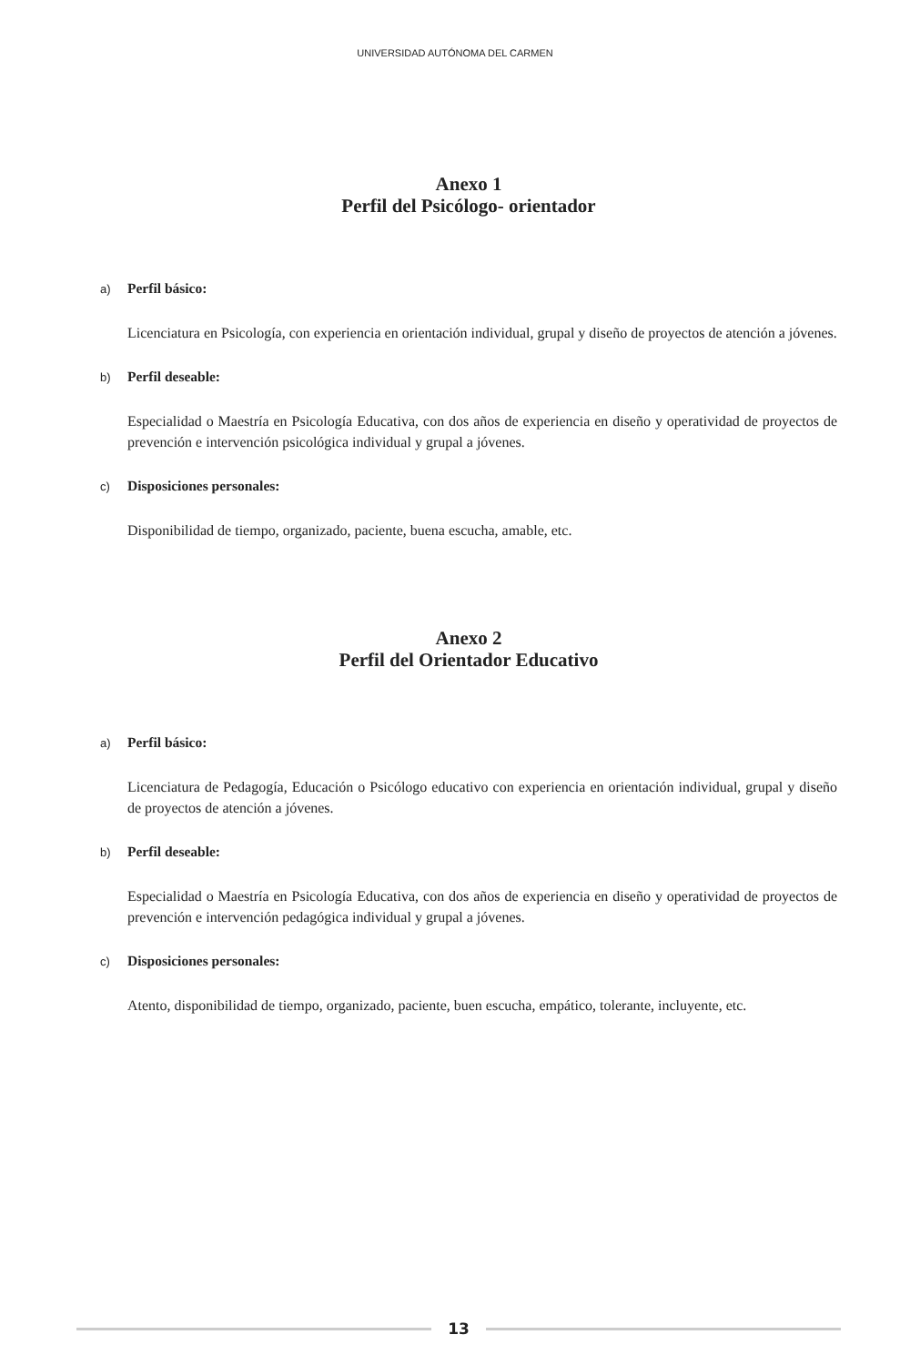UNIVERSIDAD AUTÓNOMA DEL CARMEN
Anexo 1
Perfil del Psicólogo- orientador
a) Perfil básico:
Licenciatura en Psicología, con experiencia en orientación individual, grupal y diseño de proyectos de atención a jóvenes.
b) Perfil deseable:
Especialidad o Maestría en Psicología Educativa, con dos años de experiencia en diseño y operatividad de proyectos de prevención e intervención psicológica individual y grupal a jóvenes.
c) Disposiciones personales:
Disponibilidad de tiempo, organizado, paciente, buena escucha, amable, etc.
Anexo 2
Perfil del Orientador Educativo
a) Perfil básico:
Licenciatura de Pedagogía, Educación o Psicólogo educativo con experiencia en orientación individual, grupal y diseño de proyectos de atención a jóvenes.
b) Perfil deseable:
Especialidad o Maestría en Psicología Educativa, con dos años de experiencia en diseño y operatividad de proyectos de prevención e intervención pedagógica individual y grupal a jóvenes.
c) Disposiciones personales:
Atento, disponibilidad de tiempo, organizado, paciente, buen escucha, empático, tolerante, incluyente, etc.
13